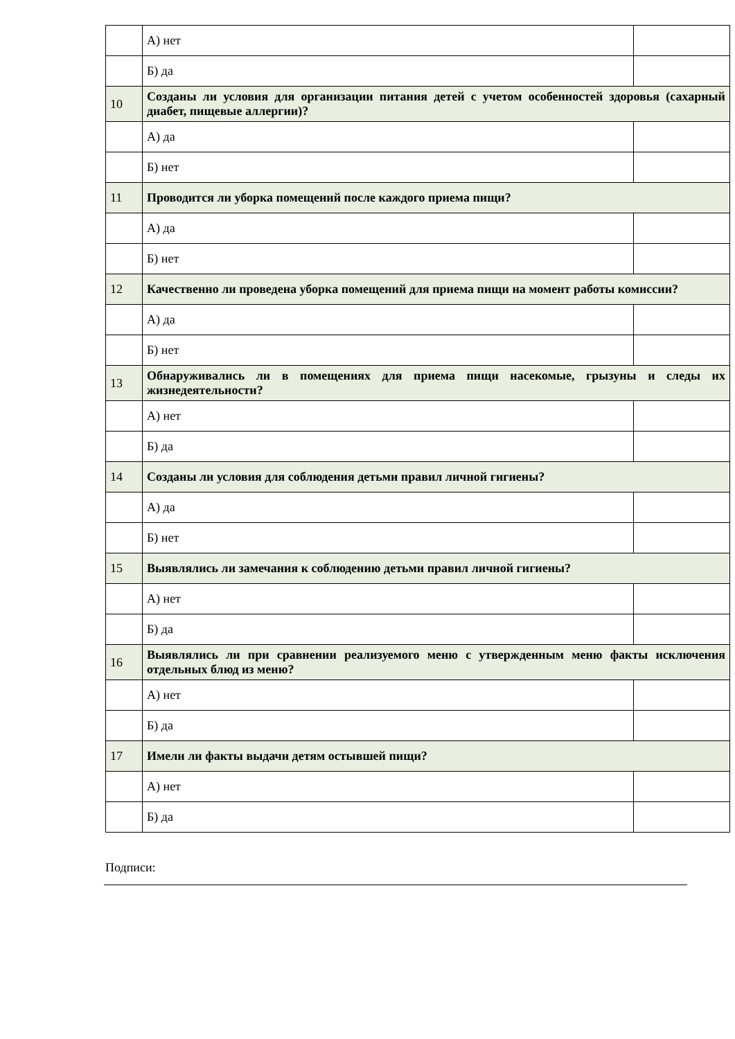| | А) нет | |
| | Б) да | |
| 10 | Созданы ли условия для организации питания детей с учетом особенностей здоровья (сахарный диабет, пищевые аллергии)? | |
| | А) да | |
| | Б) нет | |
| 11 | Проводится ли уборка помещений после каждого приема пищи? | |
| | А) да | |
| | Б) нет | |
| 12 | Качественно ли проведена уборка помещений для приема пищи на момент работы комиссии? | |
| | А) да | |
| | Б) нет | |
| 13 | Обнаруживались ли в помещениях для приема пищи насекомые, грызуны и следы их жизнедеятельности? | |
| | А) нет | |
| | Б) да | |
| 14 | Созданы ли условия для соблюдения детьми правил личной гигиены? | |
| | А) да | |
| | Б) нет | |
| 15 | Выявлялись ли замечания к соблюдению детьми правил личной гигиены? | |
| | А) нет | |
| | Б) да | |
| 16 | Выявлялись ли при сравнении реализуемого меню с утвержденным меню факты исключения отдельных блюд из меню? | |
| | А) нет | |
| | Б) да | |
| 17 | Имели ли факты выдачи детям остывшей пищи? | |
| | А) нет | |
| | Б) да | |
Подписи: